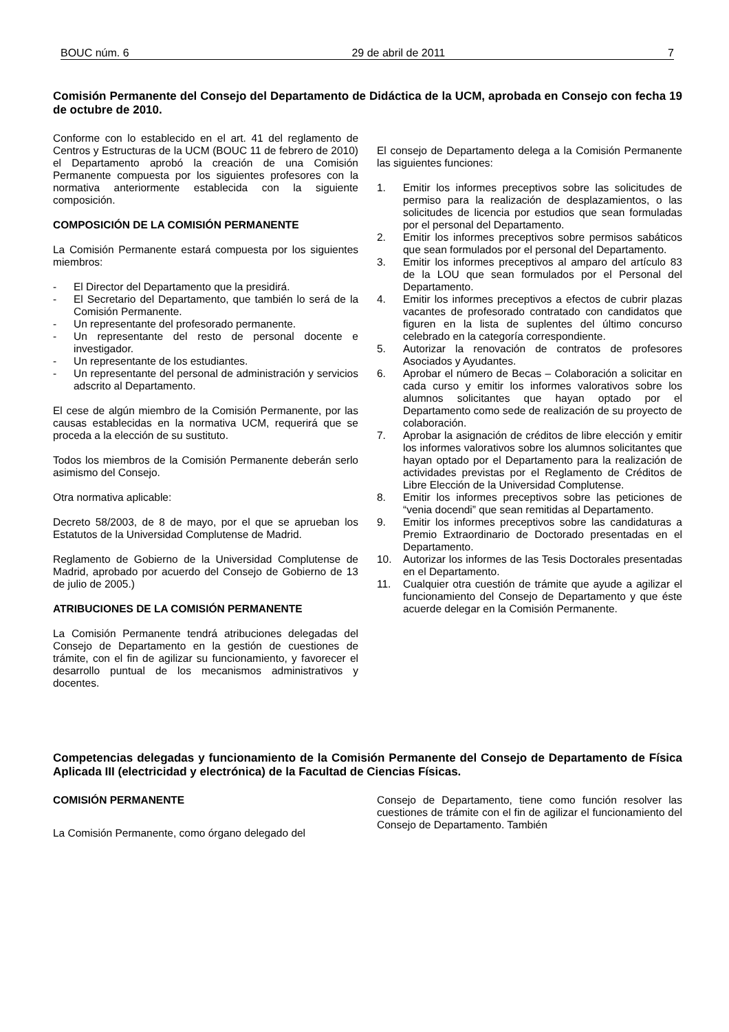BOUC núm. 6 29 de abril de 2011 7
Comisión Permanente del Consejo del Departamento de Didáctica de la UCM, aprobada en Consejo con fecha 19 de octubre de 2010.
Conforme con lo establecido en el art. 41 del reglamento de Centros y Estructuras de la UCM (BOUC 11 de febrero de 2010) el Departamento aprobó la creación de una Comisión Permanente compuesta por los siguientes profesores con la normativa anteriormente establecida con la siguiente composición.
COMPOSICIÓN DE LA COMISIÓN PERMANENTE
La Comisión Permanente estará compuesta por los siguientes miembros:
- El Director del Departamento que la presidirá.
- El Secretario del Departamento, que también lo será de la Comisión Permanente.
- Un representante del profesorado permanente.
- Un representante del resto de personal docente e investigador.
- Un representante de los estudiantes.
- Un representante del personal de administración y servicios adscrito al Departamento.
El cese de algún miembro de la Comisión Permanente, por las causas establecidas en la normativa UCM, requerirá que se proceda a la elección de su sustituto.
Todos los miembros de la Comisión Permanente deberán serlo asimismo del Consejo.
Otra normativa aplicable:
Decreto 58/2003, de 8 de mayo, por el que se aprueban los Estatutos de la Universidad Complutense de Madrid.
Reglamento de Gobierno de la Universidad Complutense de Madrid, aprobado por acuerdo del Consejo de Gobierno de 13 de julio de 2005.)
ATRIBUCIONES DE LA COMISIÓN PERMANENTE
La Comisión Permanente tendrá atribuciones delegadas del Consejo de Departamento en la gestión de cuestiones de trámite, con el fin de agilizar su funcionamiento, y favorecer el desarrollo puntual de los mecanismos administrativos y docentes.
El consejo de Departamento delega a la Comisión Permanente las siguientes funciones:
1. Emitir los informes preceptivos sobre las solicitudes de permiso para la realización de desplazamientos, o las solicitudes de licencia por estudios que sean formuladas por el personal del Departamento.
2. Emitir los informes preceptivos sobre permisos sabáticos que sean formulados por el personal del Departamento.
3. Emitir los informes preceptivos al amparo del artículo 83 de la LOU que sean formulados por el Personal del Departamento.
4. Emitir los informes preceptivos a efectos de cubrir plazas vacantes de profesorado contratado con candidatos que figuren en la lista de suplentes del último concurso celebrado en la categoría correspondiente.
5. Autorizar la renovación de contratos de profesores Asociados y Ayudantes.
6. Aprobar el número de Becas – Colaboración a solicitar en cada curso y emitir los informes valorativos sobre los alumnos solicitantes que hayan optado por el Departamento como sede de realización de su proyecto de colaboración.
7. Aprobar la asignación de créditos de libre elección y emitir los informes valorativos sobre los alumnos solicitantes que hayan optado por el Departamento para la realización de actividades previstas por el Reglamento de Créditos de Libre Elección de la Universidad Complutense.
8. Emitir los informes preceptivos sobre las peticiones de “venia docendi” que sean remitidas al Departamento.
9. Emitir los informes preceptivos sobre las candidaturas a Premio Extraordinario de Doctorado presentadas en el Departamento.
10. Autorizar los informes de las Tesis Doctorales presentadas en el Departamento.
11. Cualquier otra cuestión de trámite que ayude a agilizar el funcionamiento del Consejo de Departamento y que éste acuerde delegar en la Comisión Permanente.
Competencias delegadas y funcionamiento de la Comisión Permanente del Consejo de Departamento de Física Aplicada III (electricidad y electrónica) de la Facultad de Ciencias Físicas.
COMISIÓN PERMANENTE
La Comisión Permanente, como órgano delegado del
Consejo de Departamento, tiene como función resolver las cuestiones de trámite con el fin de agilizar el funcionamiento del Consejo de Departamento. También